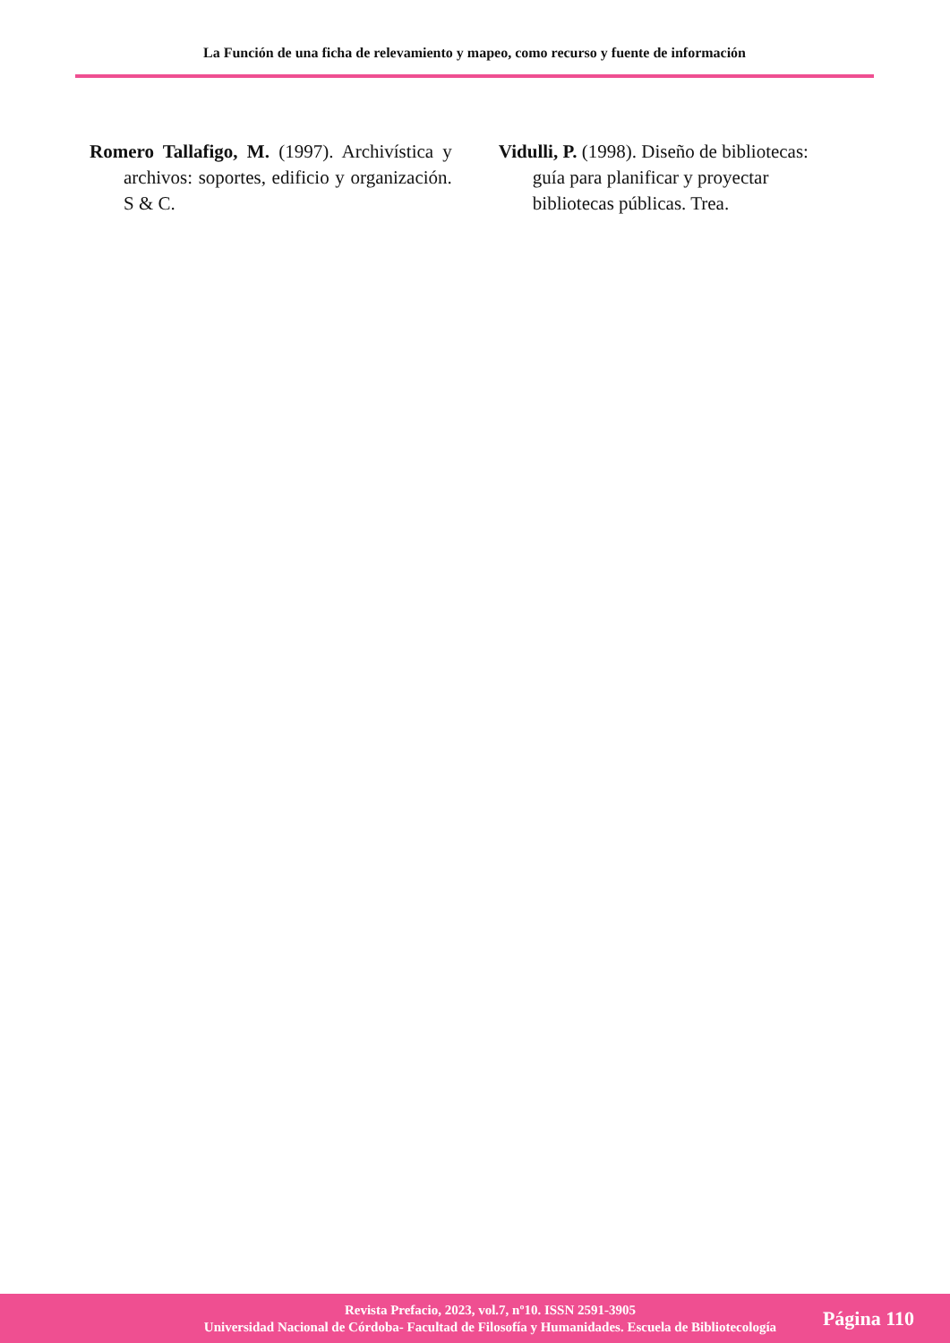La Función de una ficha de relevamiento y mapeo, como recurso y fuente de información
Romero Tallafigo, M. (1997). Archivística y archivos: soportes, edificio y organización. S & C.
Vidulli, P. (1998). Diseño de bibliotecas: guía para planificar y proyectar bibliotecas públicas. Trea.
Revista Prefacio, 2023, vol.7, nº10. ISSN 2591-3905
Universidad Nacional de Córdoba- Facultad de Filosofía y Humanidades. Escuela de Bibliotecología
Página 110